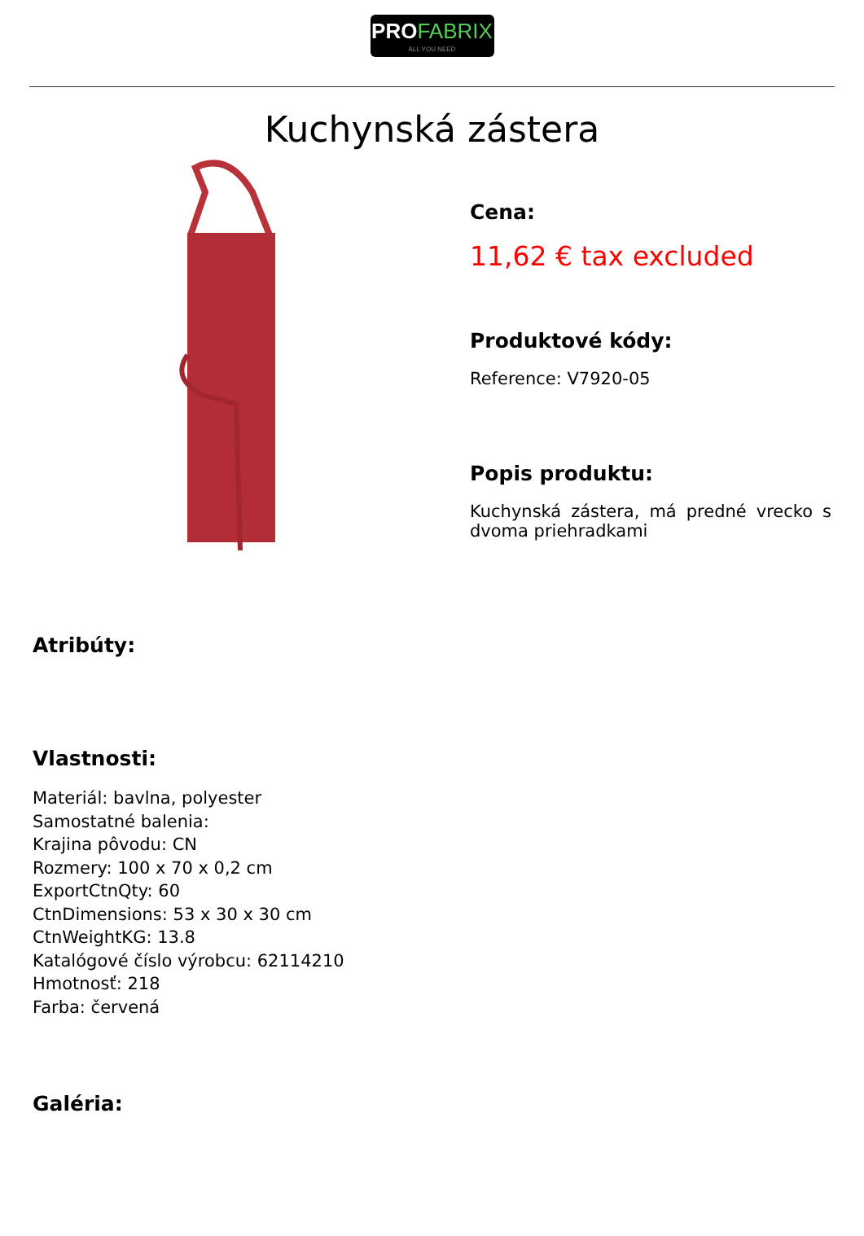PROFABRIX
ALL YOU NEED
Kuchynská zástera
Cena:
11,62 € tax excluded
Produktové kódy:
Reference: V7920-05
Popis produktu:
Kuchynská zástera, má predné vrecko s dvoma priehradkami
Atribúty:
Vlastnosti:
Materiál: bavlna, polyester
Samostatné balenia:
Krajina pôvodu: CN
Rozmery: 100 x 70 x 0,2 cm
ExportCtnQty: 60
CtnDimensions: 53 x 30 x 30 cm
CtnWeightKG: 13.8
Katalógové číslo výrobcu: 62114210
Hmotnosť: 218
Farba: červená
Galéria: